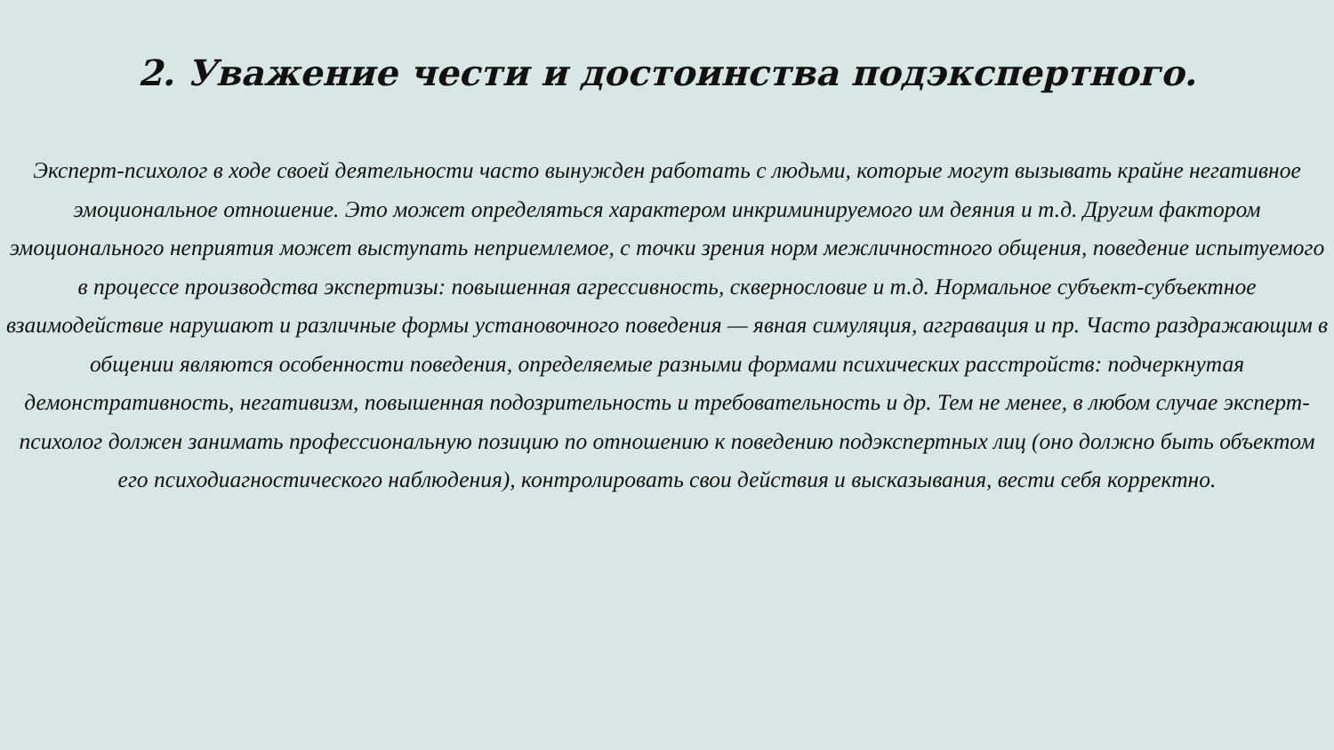2. Уважение чести и достоинства подэкспертного.
Эксперт-психолог в ходе своей деятельности часто вынужден работать с людьми, которые могут вызывать крайне негативное эмоциональное отношение. Это может определяться характером инкриминируемого им деяния и т.д. Другим фактором эмоционального неприятия может выступать неприемлемое, с точки зрения норм межличностного общения, поведение испытуемого в процессе производства экспертизы: повышенная агрессивность, сквернословие и т.д. Нормальное субъект-субъектное взаимодействие нарушают и различные формы установочного поведения — явная симуляция, аггравация и пр. Часто раздражающим в общении являются особенности поведения, определяемые разными формами психических расстройств: подчеркнутая демонстративность, негативизм, повышенная подозрительность и требовательность и др. Тем не менее, в любом случае эксперт-психолог должен занимать профессиональную позицию по отношению к поведению подэкспертных лиц (оно должно быть объектом его психодиагностического наблюдения), контролировать свои действия и высказывания, вести себя корректно.